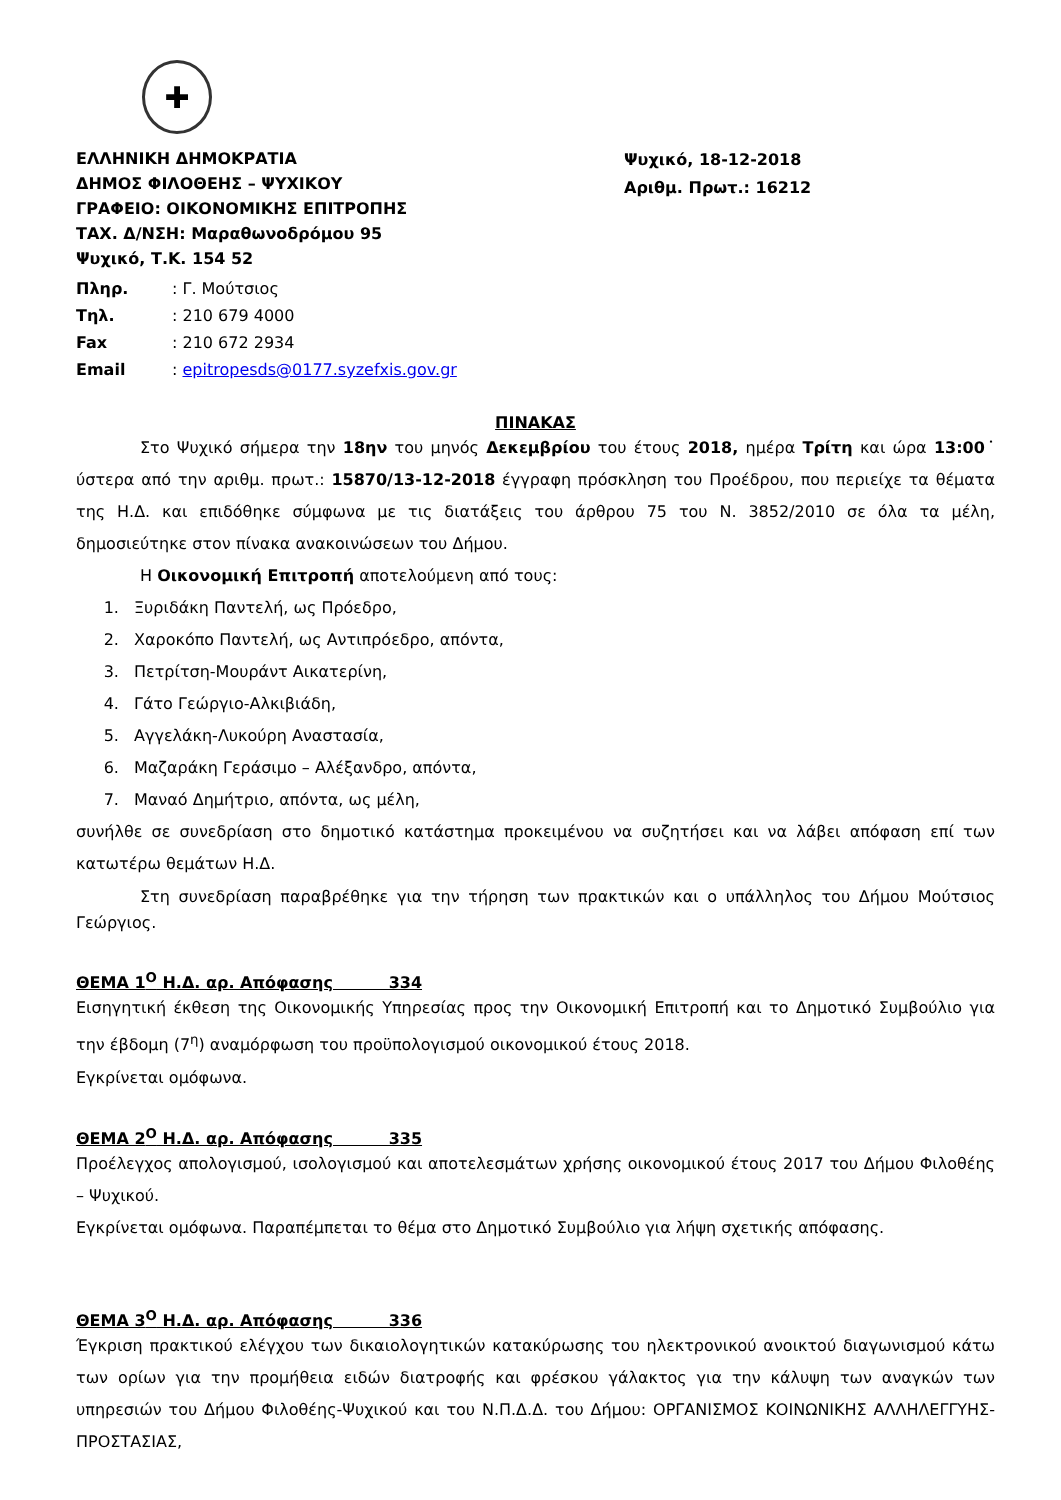✚
ΕΛΛΗΝΙΚΗ ΔΗΜΟΚΡΑΤΙΑ
ΔΗΜΟΣ ΦΙΛΟΘΕΗΣ – ΨΥΧΙΚΟΥ
ΓΡΑΦΕΙΟ: ΟΙΚΟΝΟΜΙΚΗΣ ΕΠΙΤΡΟΠΗΣ
ΤΑΧ. Δ/ΝΣΗ: Μαραθωνοδρόμου 95
Ψυχικό, Τ.Κ. 154 52
Ψυχικό, 18-12-2018
Αριθμ. Πρωτ.: 16212
Πληρ.: Γ. Μούτσιος
Τηλ.: 210 679 4000
Fax: 210 672 2934
Email: epitropesds@0177.syzefxis.gov.gr
ΠΙΝΑΚΑΣ
Στο Ψυχικό σήμερα την 18ην του μηνός Δεκεμβρίου του έτους 2018, ημέρα Τρίτη και ώρα 13:00˙ ύστερα από την αριθμ. πρωτ.: 15870/13-12-2018 έγγραφη πρόσκληση του Προέδρου, που περιείχε τα θέματα της Η.Δ. και επιδόθηκε σύμφωνα με τις διατάξεις του άρθρου 75 του Ν. 3852/2010 σε όλα τα μέλη, δημοσιεύτηκε στον πίνακα ανακοινώσεων του Δήμου.
Η Οικονομική Επιτροπή αποτελούμενη από τους:
1. Ξυριδάκη Παντελή, ως Πρόεδρο,
2. Χαροκόπο Παντελή, ως Αντιπρόεδρο, απόντα,
3. Πετρίτση-Μουράντ Αικατερίνη,
4. Γάτο Γεώργιο-Αλκιβιάδη,
5. Αγγελάκη-Λυκούρη Αναστασία,
6. Μαζαράκη Γεράσιμο – Αλέξανδρο, απόντα,
7. Μαναό Δημήτριο, απόντα, ως μέλη,
συνήλθε σε συνεδρίαση στο δημοτικό κατάστημα προκειμένου να συζητήσει και να λάβει απόφαση επί των κατωτέρω θεμάτων Η.Δ.
Στη συνεδρίαση παραβρέθηκε για την τήρηση των πρακτικών και ο υπάλληλος του Δήμου Μούτσιος Γεώργιος.
ΘΕΜΑ 1<sup>Ο</sup> Η.Δ. αρ. Απόφασης 334
Εισηγητική έκθεση της Οικονομικής Υπηρεσίας προς την Οικονομική Επιτροπή και το Δημοτικό Συμβούλιο για την έβδομη (7<sup>η</sup>) αναμόρφωση του προϋπολογισμού οικονομικού έτους 2018.
Εγκρίνεται ομόφωνα.
ΘΕΜΑ 2<sup>Ο</sup> Η.Δ. αρ. Απόφασης 335
Προέλεγχος απολογισμού, ισολογισμού και αποτελεσμάτων χρήσης οικονομικού έτους 2017 του Δήμου Φιλοθέης – Ψυχικού.
Εγκρίνεται ομόφωνα. Παραπέμπεται το θέμα στο Δημοτικό Συμβούλιο για λήψη σχετικής απόφασης.
ΘΕΜΑ 3<sup>Ο</sup> Η.Δ. αρ. Απόφασης 336
Έγκριση πρακτικού ελέγχου των δικαιολογητικών κατακύρωσης του ηλεκτρονικού ανοικτού διαγωνισμού κάτω των ορίων για την προμήθεια ειδών διατροφής και φρέσκου γάλακτος για την κάλυψη των αναγκών των υπηρεσιών του Δήμου Φιλοθέης-Ψυχικού και του Ν.Π.Δ.Δ. του Δήμου: ΟΡΓΑΝΙΣΜΟΣ ΚΟΙΝΩΝΙΚΗΣ ΑΛΛΗΛΕΓΓΥΗΣ-ΠΡΟΣΤΑΣΙΑΣ,